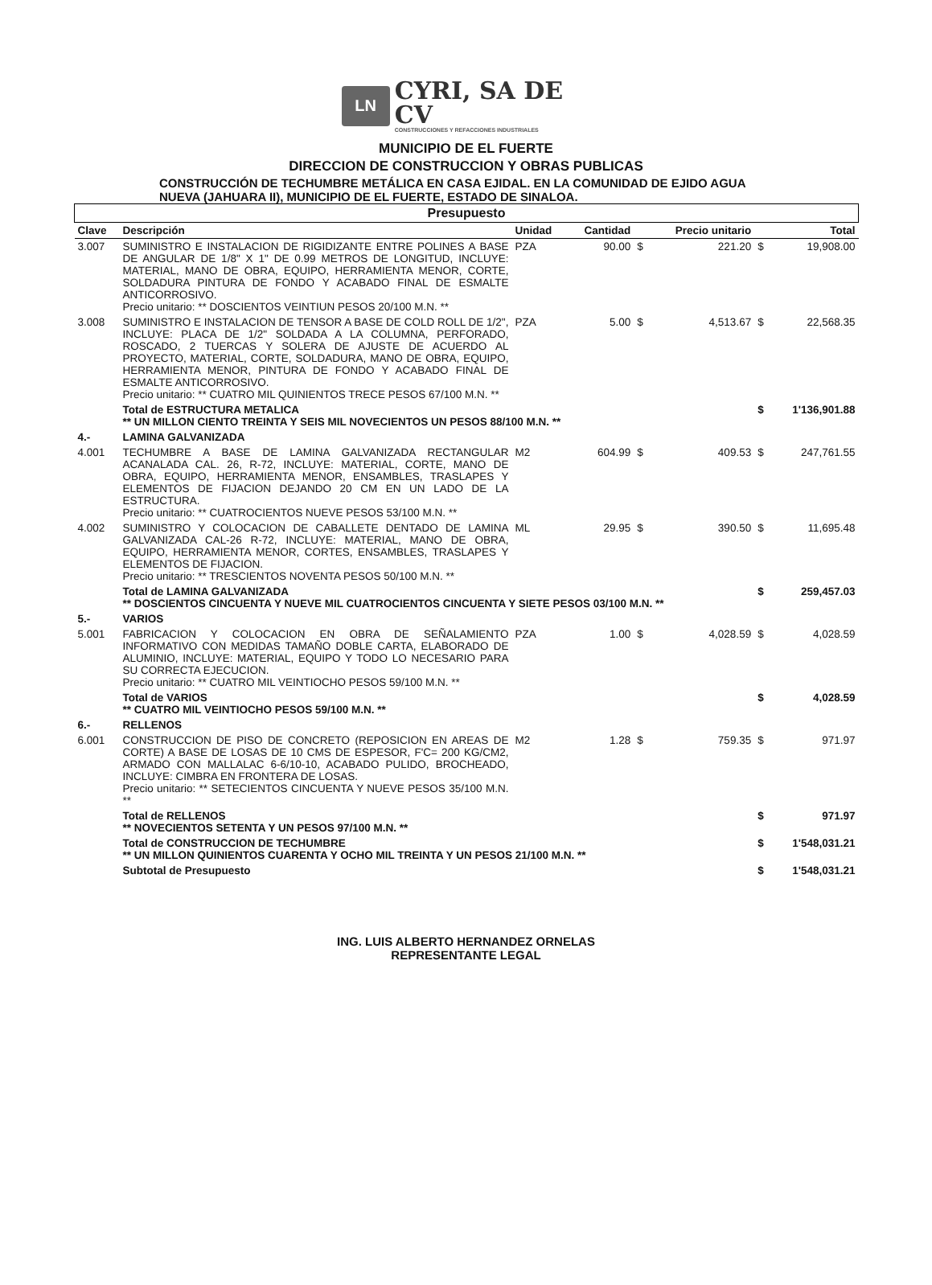LN
CYRI, SA DE CV
CONSTRUCCIONES Y REFACCIONES INDUSTRIALES
MUNICIPIO DE EL FUERTE
DIRECCION DE CONSTRUCCION Y OBRAS PUBLICAS
CONSTRUCCIÓN DE TECHUMBRE METÁLICA EN CASA EJIDAL. EN LA COMUNIDAD DE EJIDO AGUA NUEVA (JAHUARA II), MUNICIPIO DE EL FUERTE, ESTADO DE SINALOA.
| Presupuesto | | | | | | | |
| --- | --- | --- | --- | --- | --- | --- | --- |
| Clave | Descripción | Unidad | Cantidad | | Precio unitario | | Total |
| 3.007 | SUMINISTRO E INSTALACION DE RIGIDIZANTE ENTRE POLINES A BASE DE ANGULAR DE 1/8" X 1" DE 0.99 METROS DE LONGITUD, INCLUYE: MATERIAL, MANO DE OBRA, EQUIPO, HERRAMIENTA MENOR, CORTE, SOLDADURA PINTURA DE FONDO Y ACABADO FINAL DE ESMALTE ANTICORROSIVO. Precio unitario: ** DOSCIENTOS VEINTIUN PESOS 20/100 M.N. ** | PZA | 90.00 | $ | 221.20 | $ | 19,908.00 |
| 3.008 | SUMINISTRO E INSTALACION DE TENSOR A BASE DE COLD ROLL DE 1/2", INCLUYE: PLACA DE 1/2" SOLDADA A LA COLUMNA, PERFORADO, ROSCADO, 2 TUERCAS Y SOLERA DE AJUSTE DE ACUERDO AL PROYECTO, MATERIAL, CORTE, SOLDADURA, MANO DE OBRA, EQUIPO, HERRAMIENTA MENOR, PINTURA DE FONDO Y ACABADO FINAL DE ESMALTE ANTICORROSIVO. Precio unitario: ** CUATRO MIL QUINIENTOS TRECE PESOS 67/100 M.N. ** | PZA | 5.00 | $ | 4,513.67 | $ | 22,568.35 |
| | Total de ESTRUCTURA METALICA ** UN MILLON CIENTO TREINTA Y SEIS MIL NOVECIENTOS UN PESOS 88/100 M.N. ** | | | | | $ | 1'136,901.88 |
| 4.- | LAMINA GALVANIZADA | | | | | | |
| 4.001 | TECHUMBRE A BASE DE LAMINA GALVANIZADA RECTANGULAR ACANALADA CAL. 26, R-72, INCLUYE: MATERIAL, CORTE, MANO DE OBRA, EQUIPO, HERRAMIENTA MENOR, ENSAMBLES, TRASLAPES Y ELEMENTOS DE FIJACION DEJANDO 20 CM EN UN LADO DE LA ESTRUCTURA. Precio unitario: ** CUATROCIENTOS NUEVE PESOS 53/100 M.N. ** | M2 | 604.99 | $ | 409.53 | $ | 247,761.55 |
| 4.002 | SUMINISTRO Y COLOCACION DE CABALLETE DENTADO DE LAMINA GALVANIZADA CAL-26 R-72, INCLUYE: MATERIAL, MANO DE OBRA, EQUIPO, HERRAMIENTA MENOR, CORTES, ENSAMBLES, TRASLAPES Y ELEMENTOS DE FIJACION. Precio unitario: ** TRESCIENTOS NOVENTA PESOS 50/100 M.N. ** | ML | 29.95 | $ | 390.50 | $ | 11,695.48 |
| | Total de LAMINA GALVANIZADA ** DOSCIENTOS CINCUENTA Y NUEVE MIL CUATROCIENTOS CINCUENTA Y SIETE PESOS 03/100 M.N. ** | | | | | $ | 259,457.03 |
| 5.- | VARIOS | | | | | | |
| 5.001 | FABRICACION Y COLOCACION EN OBRA DE SEÑALAMIENTO INFORMATIVO CON MEDIDAS TAMAÑO DOBLE CARTA, ELABORADO DE ALUMINIO, INCLUYE: MATERIAL, EQUIPO Y TODO LO NECESARIO PARA SU CORRECTA EJECUCION. Precio unitario: ** CUATRO MIL VEINTIOCHO PESOS 59/100 M.N. ** | PZA | 1.00 | $ | 4,028.59 | $ | 4,028.59 |
| | Total de VARIOS ** CUATRO MIL VEINTIOCHO PESOS 59/100 M.N. ** | | | | | $ | 4,028.59 |
| 6.- | RELLENOS | | | | | | |
| 6.001 | CONSTRUCCION DE PISO DE CONCRETO (REPOSICION EN AREAS DE CORTE) A BASE DE LOSAS DE 10 CMS DE ESPESOR, F'C= 200 KG/CM2, ARMADO CON MALLALAC 6-6/10-10, ACABADO PULIDO, BROCHEADO, INCLUYE: CIMBRA EN FRONTERA DE LOSAS. Precio unitario: ** SETECIENTOS CINCUENTA Y NUEVE PESOS 35/100 M.N. ** | M2 | 1.28 | $ | 759.35 | $ | 971.97 |
| | Total de RELLENOS ** NOVECIENTOS SETENTA Y UN PESOS 97/100 M.N. ** | | | | | $ | 971.97 |
| | Total de CONSTRUCCION DE TECHUMBRE ** UN MILLON QUINIENTOS CUARENTA Y OCHO MIL TREINTA Y UN PESOS 21/100 M.N. ** | | | | | $ | 1'548,031.21 |
| | Subtotal de Presupuesto | | | | | $ | 1'548,031.21 |
ING. LUIS ALBERTO HERNANDEZ ORNELAS
REPRESENTANTE LEGAL